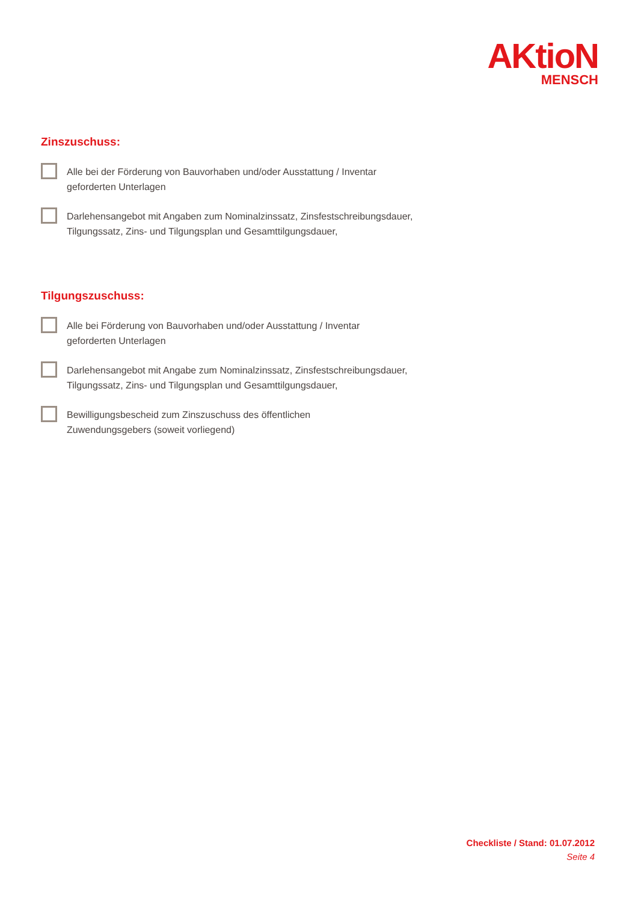AKtioN
MENSCH
Zinszuschuss:
Alle bei der Förderung von Bauvorhaben und/oder Ausstattung / Inventar
geforderten Unterlagen
Darlehensangebot mit Angaben zum Nominalzinssatz, Zinsfestschreibungsdauer,
Tilgungssatz, Zins- und Tilgungsplan und Gesamttilgungsdauer,
Tilgungszuschuss:
Alle bei Förderung von Bauvorhaben und/oder Ausstattung / Inventar
geforderten Unterlagen
Darlehensangebot mit Angabe zum Nominalzinssatz, Zinsfestschreibungsdauer,
Tilgungssatz, Zins- und Tilgungsplan und Gesamttilgungsdauer,
Bewilligungsbescheid zum Zinszuschuss des öffentlichen
Zuwendungsgebers (soweit vorliegend)
Checkliste / Stand: 01.07.2012
Seite 4